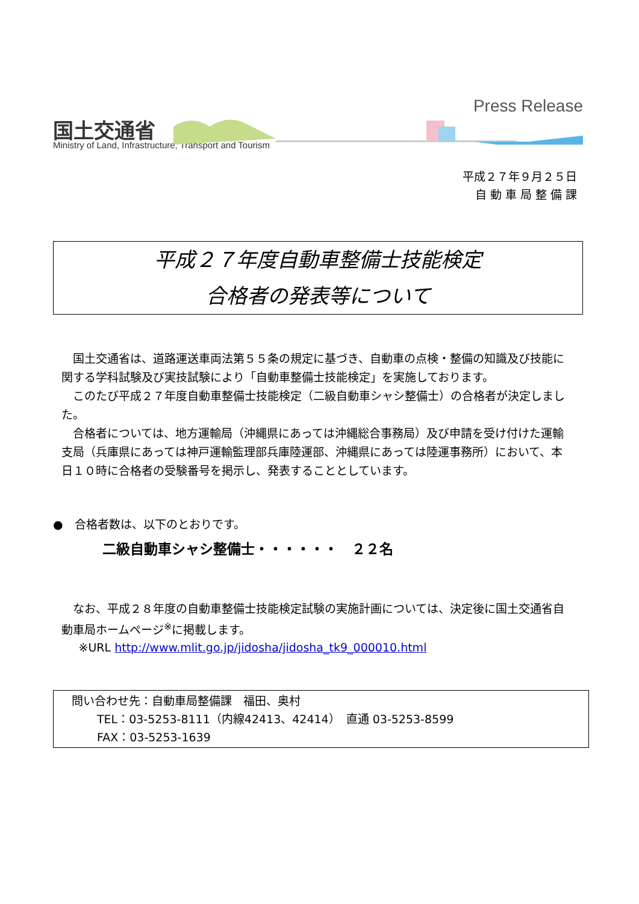国土交通省
Ministry of Land, Infrastructure, Transport and Tourism
Press Release
平成２７年９月２５日
自 動 車 局 整 備 課
平成２７年度自動車整備士技能検定
合格者の発表等について
国土交通省は、道路運送車両法第５５条の規定に基づき、自動車の点検・整備の知識及び技能に関する学科試験及び実技試験により「自動車整備士技能検定」を実施しております。
このたび平成２７年度自動車整備士技能検定（二級自動車シャシ整備士）の合格者が決定しました。
合格者については、地方運輸局（沖縄県にあっては沖縄総合事務局）及び申請を受け付けた運輸支局（兵庫県にあっては神戸運輸監理部兵庫陸運部、沖縄県にあっては陸運事務所）において、本日１０時に合格者の受験番号を掲示し、発表することとしています。
●　合格者数は、以下のとおりです。
二級自動車シャシ整備士・・・・・・　２２名
なお、平成２８年度の自動車整備士技能検定試験の実施計画については、決定後に国土交通省自動車局ホームページ<sup>※</sup>に掲載します。
※URL http://www.mlit.go.jp/jidosha/jidosha_tk9_000010.html
問い合わせ先：自動車局整備課　福田、奥村
TEL：03-5253-8111（内線42413、42414）　直通 03-5253-8599
FAX：03-5253-1639